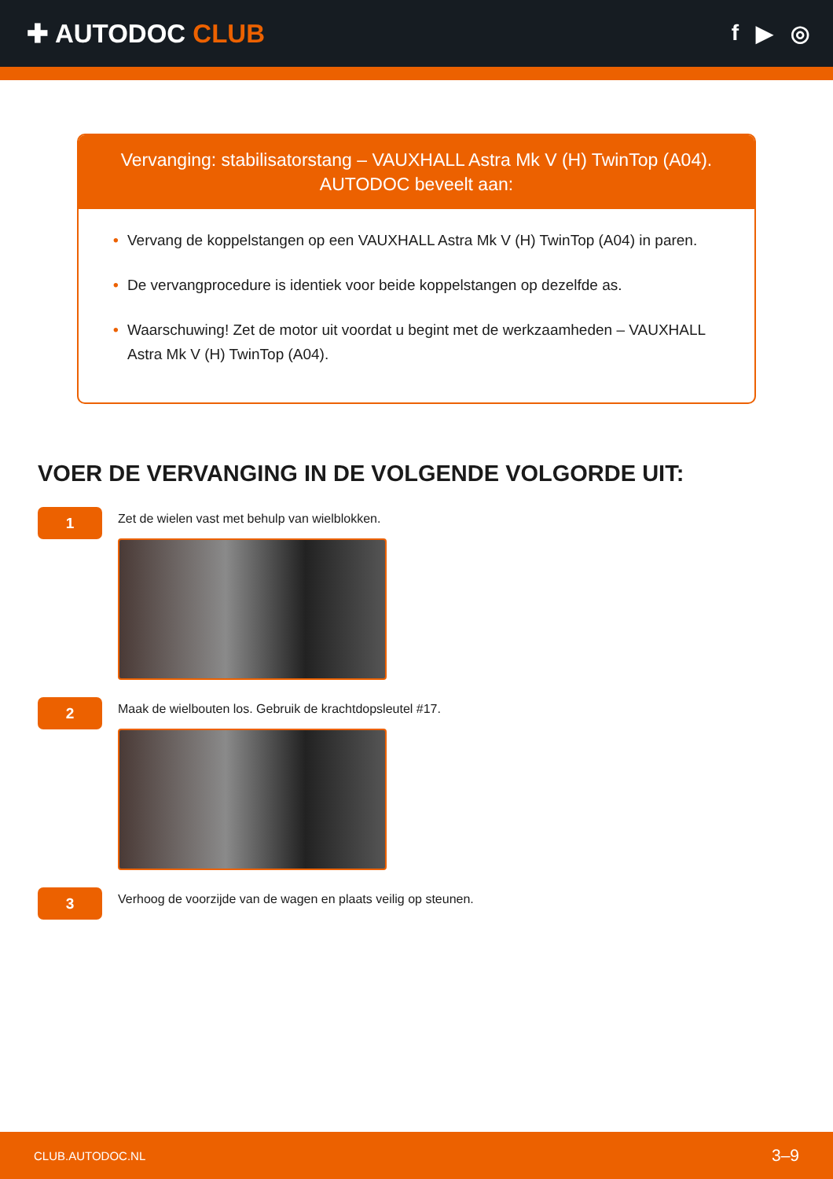✚ AUTODOC CLUB
f ▶ ◎
Vervanging: stabilisatorstang – VAUXHALL Astra Mk V (H) TwinTop (A04).
AUTODOC beveelt aan:
• Vervang de koppelstangen op een VAUXHALL Astra Mk V (H) TwinTop (A04) in paren.
• De vervangprocedure is identiek voor beide koppelstangen op dezelfde as.
• Waarschuwing! Zet de motor uit voordat u begint met de werkzaamheden – VAUXHALL Astra Mk V (H) TwinTop (A04).
VOER DE VERVANGING IN DE VOLGENDE VOLGORDE UIT:
1
Zet de wielen vast met behulp van wielblokken.
2
Maak de wielbouten los. Gebruik de krachtdopsleutel #17.
3
Verhoog de voorzijde van de wagen en plaats veilig op steunen.
CLUB.AUTODOC.NL 3–9